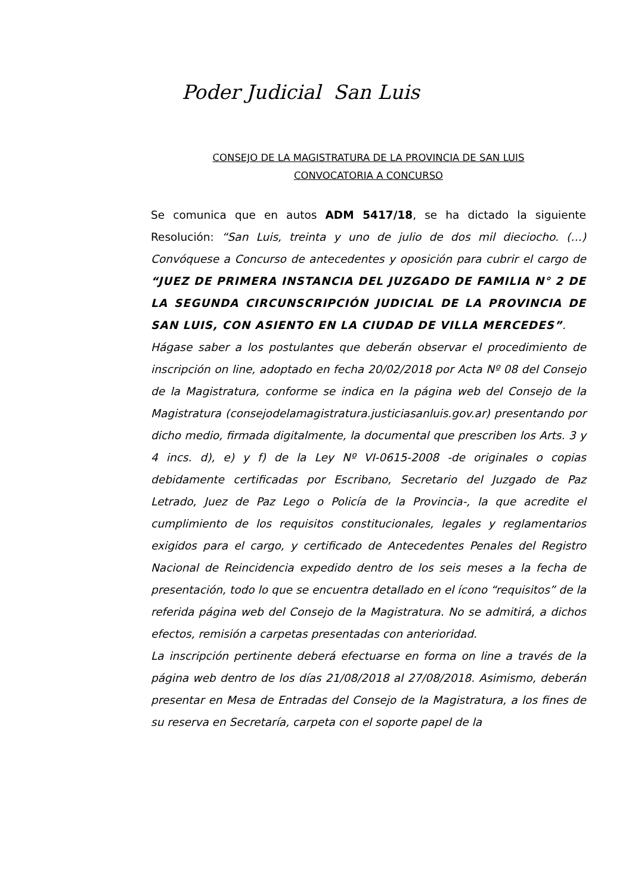Poder Judicial San Luis
CONSEJO DE LA MAGISTRATURA DE LA PROVINCIA DE SAN LUIS
CONVOCATORIA A CONCURSO
Se comunica que en autos ADM 5417/18, se ha dictado la siguiente Resolución: “San Luis, treinta y uno de julio de dos mil dieciocho. (…) Convóquese a Concurso de antecedentes y oposición para cubrir el cargo de “JUEZ DE PRIMERA INSTANCIA DEL JUZGADO DE FAMILIA N° 2 DE LA SEGUNDA CIRCUNSCRIPCIÓN JUDICIAL DE LA PROVINCIA DE SAN LUIS, CON ASIENTO EN LA CIUDAD DE VILLA MERCEDES”.
Hágase saber a los postulantes que deberán observar el procedimiento de inscripción on line, adoptado en fecha 20/02/2018 por Acta Nº 08 del Consejo de la Magistratura, conforme se indica en la página web del Consejo de la Magistratura (consejodelamagistratura.justiciasanluis.gov.ar) presentando por dicho medio, firmada digitalmente, la documental que prescriben los Arts. 3 y 4 incs. d), e) y f) de la Ley Nº VI-0615-2008 -de originales o copias debidamente certificadas por Escribano, Secretario del Juzgado de Paz Letrado, Juez de Paz Lego o Policía de la Provincia-, la que acredite el cumplimiento de los requisitos constitucionales, legales y reglamentarios exigidos para el cargo, y certificado de Antecedentes Penales del Registro Nacional de Reincidencia expedido dentro de los seis meses a la fecha de presentación, todo lo que se encuentra detallado en el ícono “requisitos” de la referida página web del Consejo de la Magistratura. No se admitirá, a dichos efectos, remisión a carpetas presentadas con anterioridad.
La inscripción pertinente deberá efectuarse en forma on line a través de la página web dentro de los días 21/08/2018 al 27/08/2018. Asimismo, deberán presentar en Mesa de Entradas del Consejo de la Magistratura, a los fines de su reserva en Secretaría, carpeta con el soporte papel de la